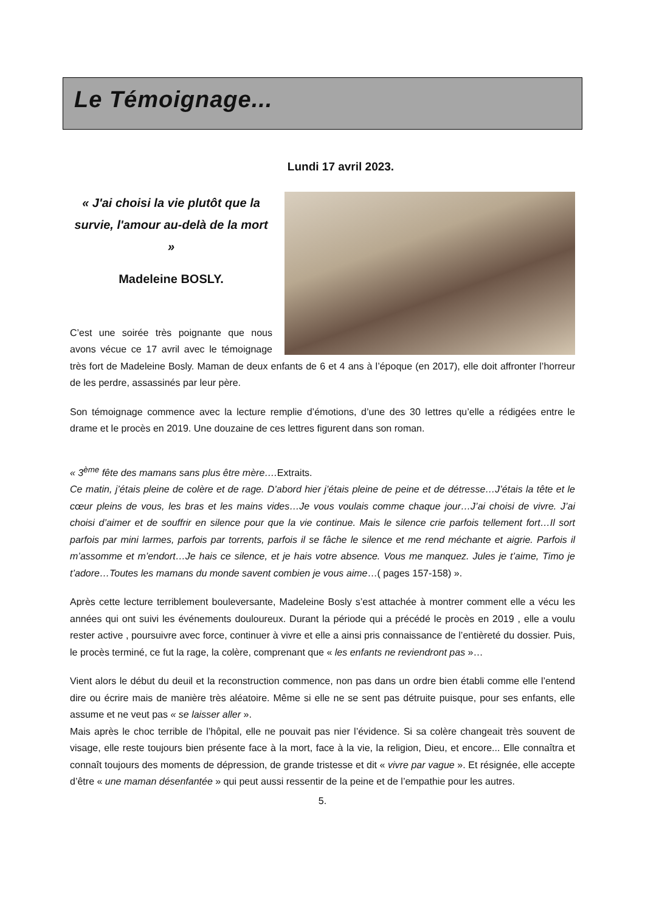Le Témoignage...
Lundi 17 avril 2023.
« J'ai choisi la vie plutôt que la survie, l'amour au-delà de la mort »
Madeleine BOSLY.
C’est une soirée très poignante que nous avons vécue ce 17 avril avec le témoignage très fort de Madeleine Bosly. Maman de deux enfants de 6 et 4 ans à l’époque (en 2017), elle doit affronter l’horreur de les perdre, assassinés par leur père.
Son témoignage commence avec la lecture remplie d’émotions, d’une des 30 lettres qu’elle a rédigées entre le drame et le procès en 2019. Une douzaine de ces lettres figurent dans son roman.
« 3<sup>ème</sup> fête des mamans sans plus être mère…. Extraits.
Ce matin, j’étais pleine de colère et de rage. D’abord hier j’étais pleine de peine et de détresse…J’étais la tête et le cœur pleins de vous, les bras et les mains vides…Je vous voulais comme chaque jour…J’ai choisi de vivre. J’ai choisi d’aimer et de souffrir en silence pour que la vie continue. Mais le silence crie parfois tellement fort…Il sort parfois par mini larmes, parfois par torrents, parfois il se fâche le silence et me rend méchante et aigrie. Parfois il m’assomme et m’endort…Je hais ce silence, et je hais votre absence. Vous me manquez. Jules je t’aime, Timo je t’adore…Toutes les mamans du monde savent combien je vous aime…( pages 157-158) ».
Après cette lecture terriblement bouleversante, Madeleine Bosly s’est attachée à montrer comment elle a vécu les années qui ont suivi les événements douloureux. Durant la période qui a précédé le procès en 2019 , elle a voulu rester active , poursuivre avec force, continuer à vivre et elle a ainsi pris connaissance de l’entièreté du dossier. Puis, le procès terminé, ce fut la rage, la colère, comprenant que « les enfants ne reviendront pas »…
Vient alors le début du deuil et la reconstruction commence, non pas dans un ordre bien établi comme elle l’entend dire ou écrire mais de manière très aléatoire. Même si elle ne se sent pas détruite puisque, pour ses enfants, elle assume et ne veut pas « se laisser aller ».
Mais après le choc terrible de l’hôpital, elle ne pouvait pas nier l’évidence. Si sa colère changeait très souvent de visage, elle reste toujours bien présente face à la mort, face à la vie, la religion, Dieu, et encore... Elle connaîtra et connaît toujours des moments de dépression, de grande tristesse et dit « vivre par vague ». Et résignée, elle accepte d’être « une maman désenfantée » qui peut aussi ressentir de la peine et de l’empathie pour les autres.
5.